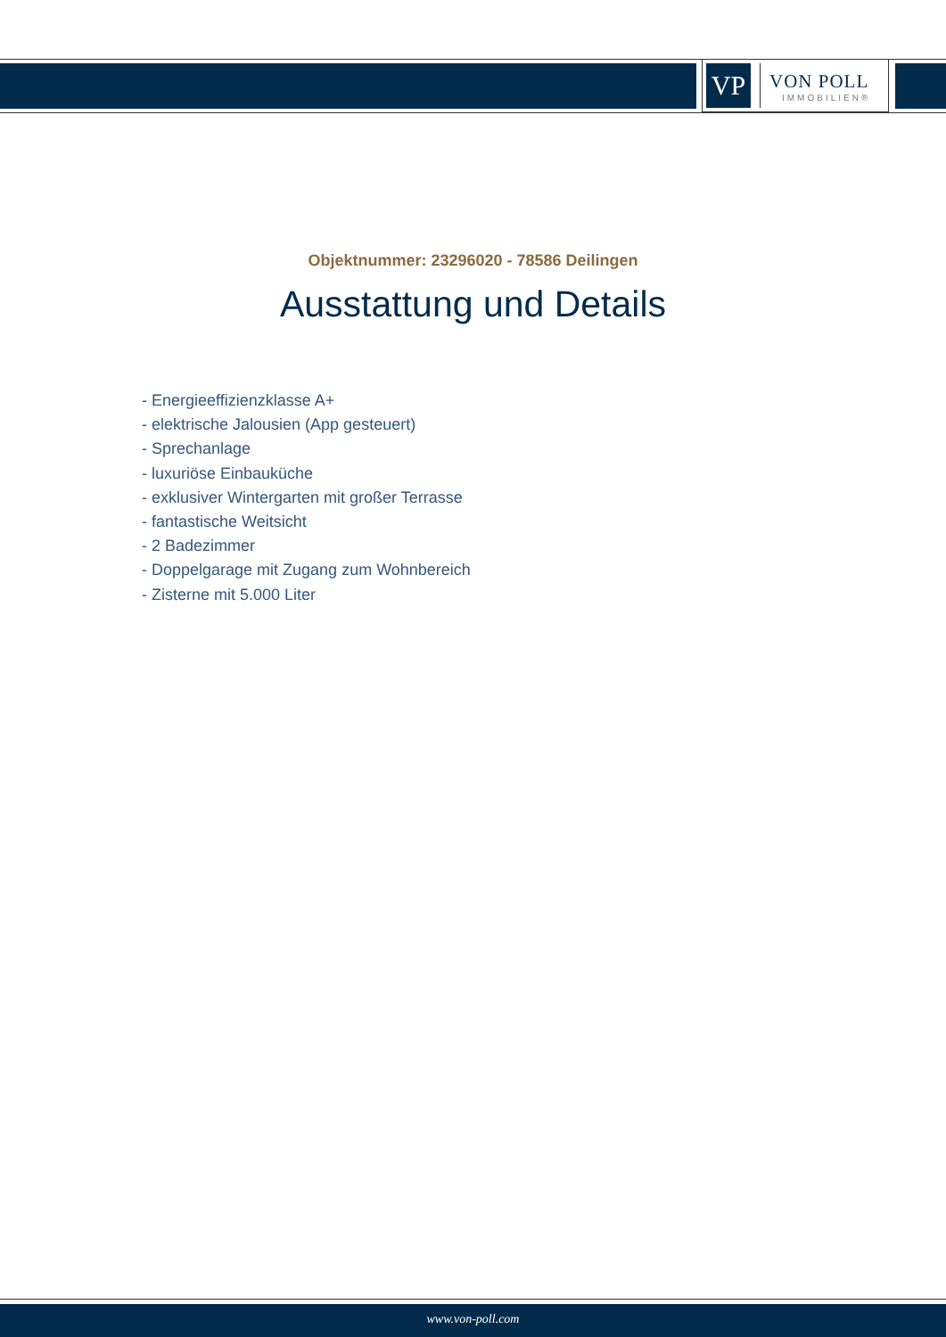VP
VON POLL
IMMOBILIEN®
Objektnummer: 23296020 - 78586 Deilingen
Ausstattung und Details
- Energieeffizienzklasse A+
- elektrische Jalousien (App gesteuert)
- Sprechanlage
- luxuriöse Einbauküche
- exklusiver Wintergarten mit großer Terrasse
- fantastische Weitsicht
- 2 Badezimmer
- Doppelgarage mit Zugang zum Wohnbereich
- Zisterne mit 5.000 Liter
www.von-poll.com